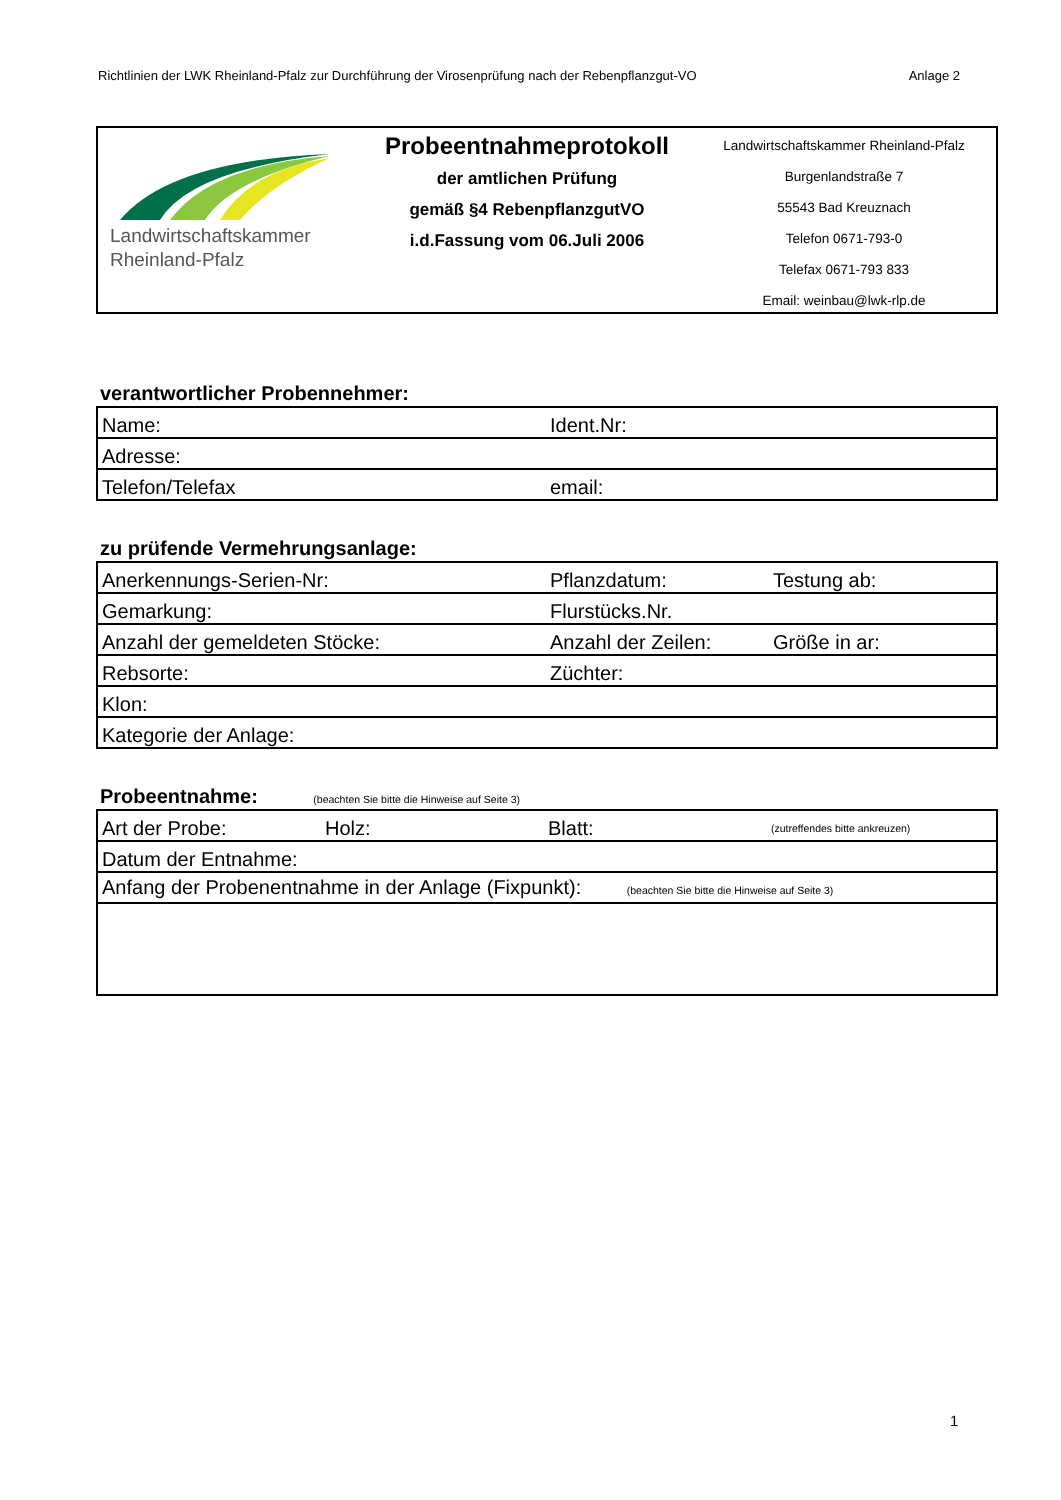Richtlinien der LWK Rheinland-Pfalz zur Durchführung der Virosenprüfung nach der Rebenpflanzgut-VO Anlage 2
Landwirtschaftskammer
Rheinland-Pfalz
Probeentnahmeprotokoll
der amtlichen Prüfung
gemäß §4 RebenpflanzgutVO
i.d.Fassung vom 06.Juli 2006
Landwirtschaftskammer Rheinland-Pfalz
Burgenlandstraße 7
55543 Bad Kreuznach
Telefon 0671-793-0
Telefax 0671-793 833
Email: weinbau@lwk-rlp.de
verantwortlicher Probennehmer:
| Name: | Ident.Nr: |
| Adresse: | |
| Telefon/Telefax | email: |
zu prüfende Vermehrungsanlage:
| Anerkennungs-Serien-Nr: | Pflanzdatum: | Testung ab: |
| Gemarkung: | Flurstücks.Nr. | |
| Anzahl der gemeldeten Stöcke: | Anzahl der Zeilen: | Größe in ar: |
| Rebsorte: | Züchter: | |
| Klon: | | |
| Kategorie der Anlage: | | |
Probeentnahme: (beachten Sie bitte die Hinweise auf Seite 3)
| Art der Probe: | Holz: | Blatt: | (zutreffendes bitte ankreuzen) |
| Datum der Entnahme: | | | |
| Anfang der Probenentnahme in der Anlage (Fixpunkt): (beachten Sie bitte die Hinweise auf Seite 3) | | | |
1